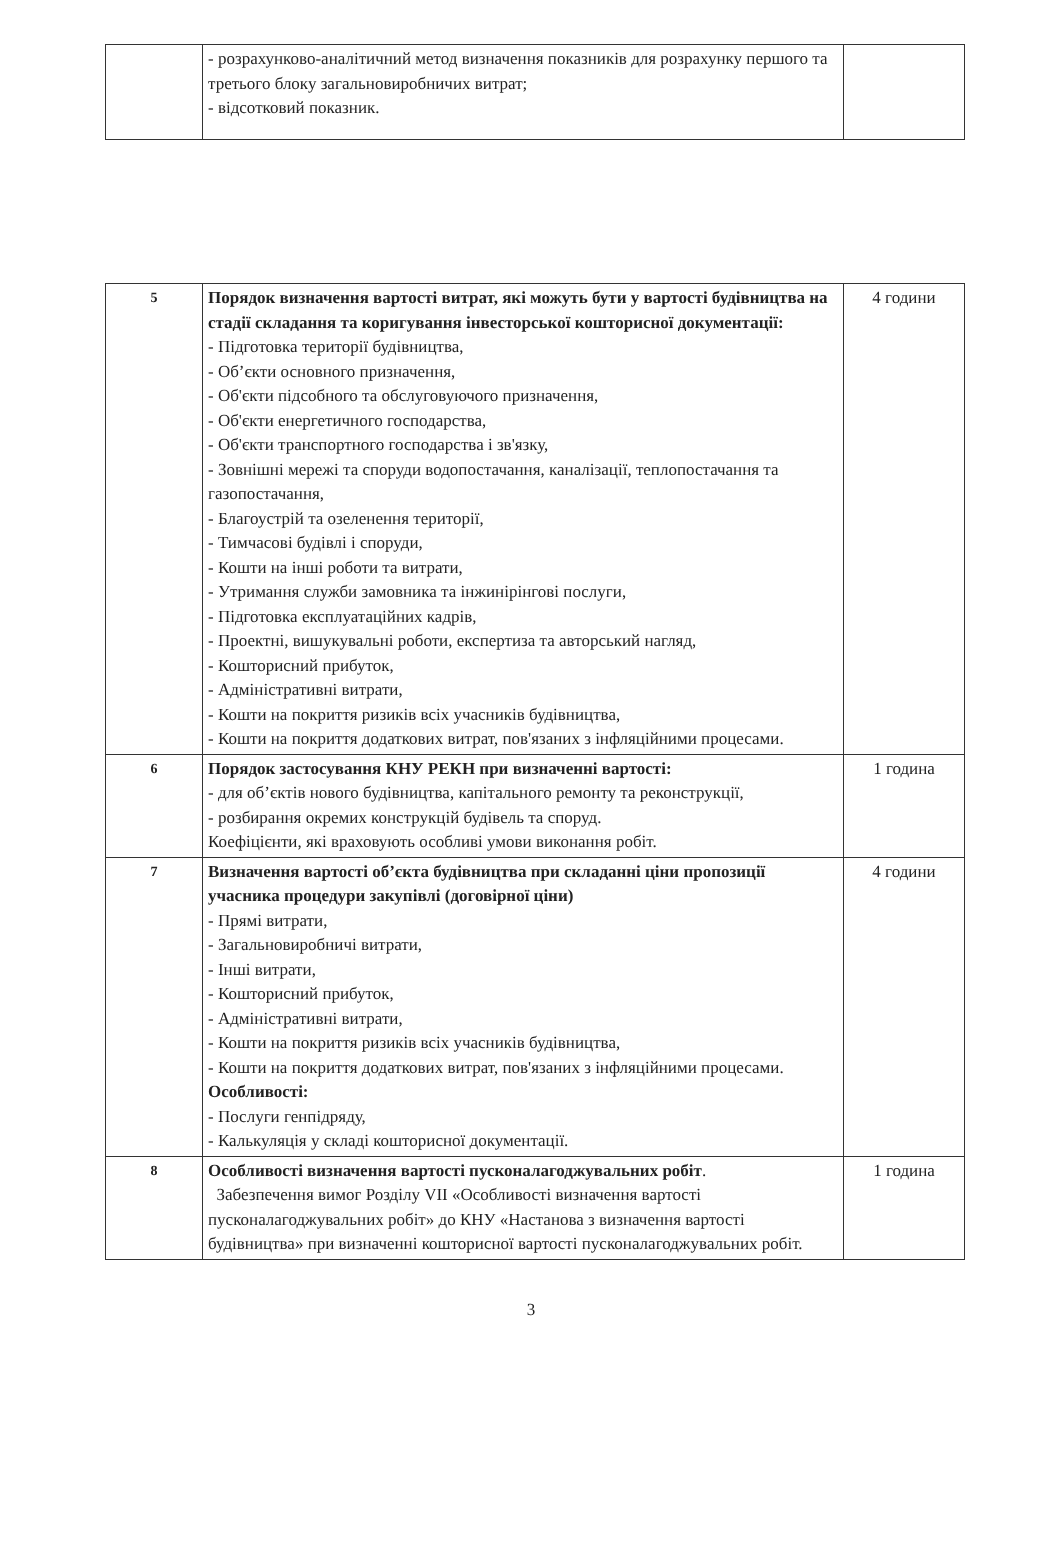| | - розрахунково-аналітичний метод визначення показників для розрахунку першого та третього блоку загальновиробничих витрат; - відсотковий показник. | |
| 5 | Порядок визначення вартості витрат, які можуть бути у вартості будівництва на стадії складання та коригування інвесторської кошторисної документації: - Підготовка території будівництва, - Об’єкти основного призначення, - Об'єкти підсобного та обслуговуючого призначення, - Об'єкти енергетичного господарства, - Об'єкти транспортного господарства і зв'язку, - Зовнішні мережі та споруди водопостачання, каналізації, теплопостачання та газопостачання, - Благоустрій та озеленення території, - Тимчасові будівлі і споруди, - Кошти на інші роботи та витрати, - Утримання служби замовника та інжинірінгові послуги, - Підготовка експлуатаційних кадрів, - Проектні, вишукувальні роботи, експертиза та авторський нагляд, - Кошторисний прибуток, - Адміністративні витрати, - Кошти на покриття ризиків всіх учасників будівництва, - Кошти на покриття додаткових витрат, пов'язаних з інфляційними процесами. | 4 години |
| 6 | Порядок застосування КНУ РЕКН при визначенні вартості: - для об’єктів нового будівництва, капітального ремонту та реконструкції, - розбирання окремих конструкцій будівель та споруд. Коефіцієнти, які враховують особливі умови виконання робіт. | 1 година |
| 7 | Визначення вартості об’єкта будівництва при складанні ціни пропозиції учасника процедури закупівлі (договірної ціни) - Прямі витрати, - Загальновиробничі витрати, - Інші витрати, - Кошторисний прибуток, - Адміністративні витрати, - Кошти на покриття ризиків всіх учасників будівництва, - Кошти на покриття додаткових витрат, пов'язаних з інфляційними процесами. Особливості: - Послуги генпідряду, - Калькуляція у складі кошторисної документації. | 4 години |
| 8 | Особливості визначення вартості пусконалагоджувальних робіт . Забезпечення вимог Розділу VII «Особливості визначення вартості пусконалагоджувальних робіт» до КНУ «Настанова з визначення вартості будівництва» при визначенні кошторисної вартості пусконалагоджувальних робіт. | 1 година |
3